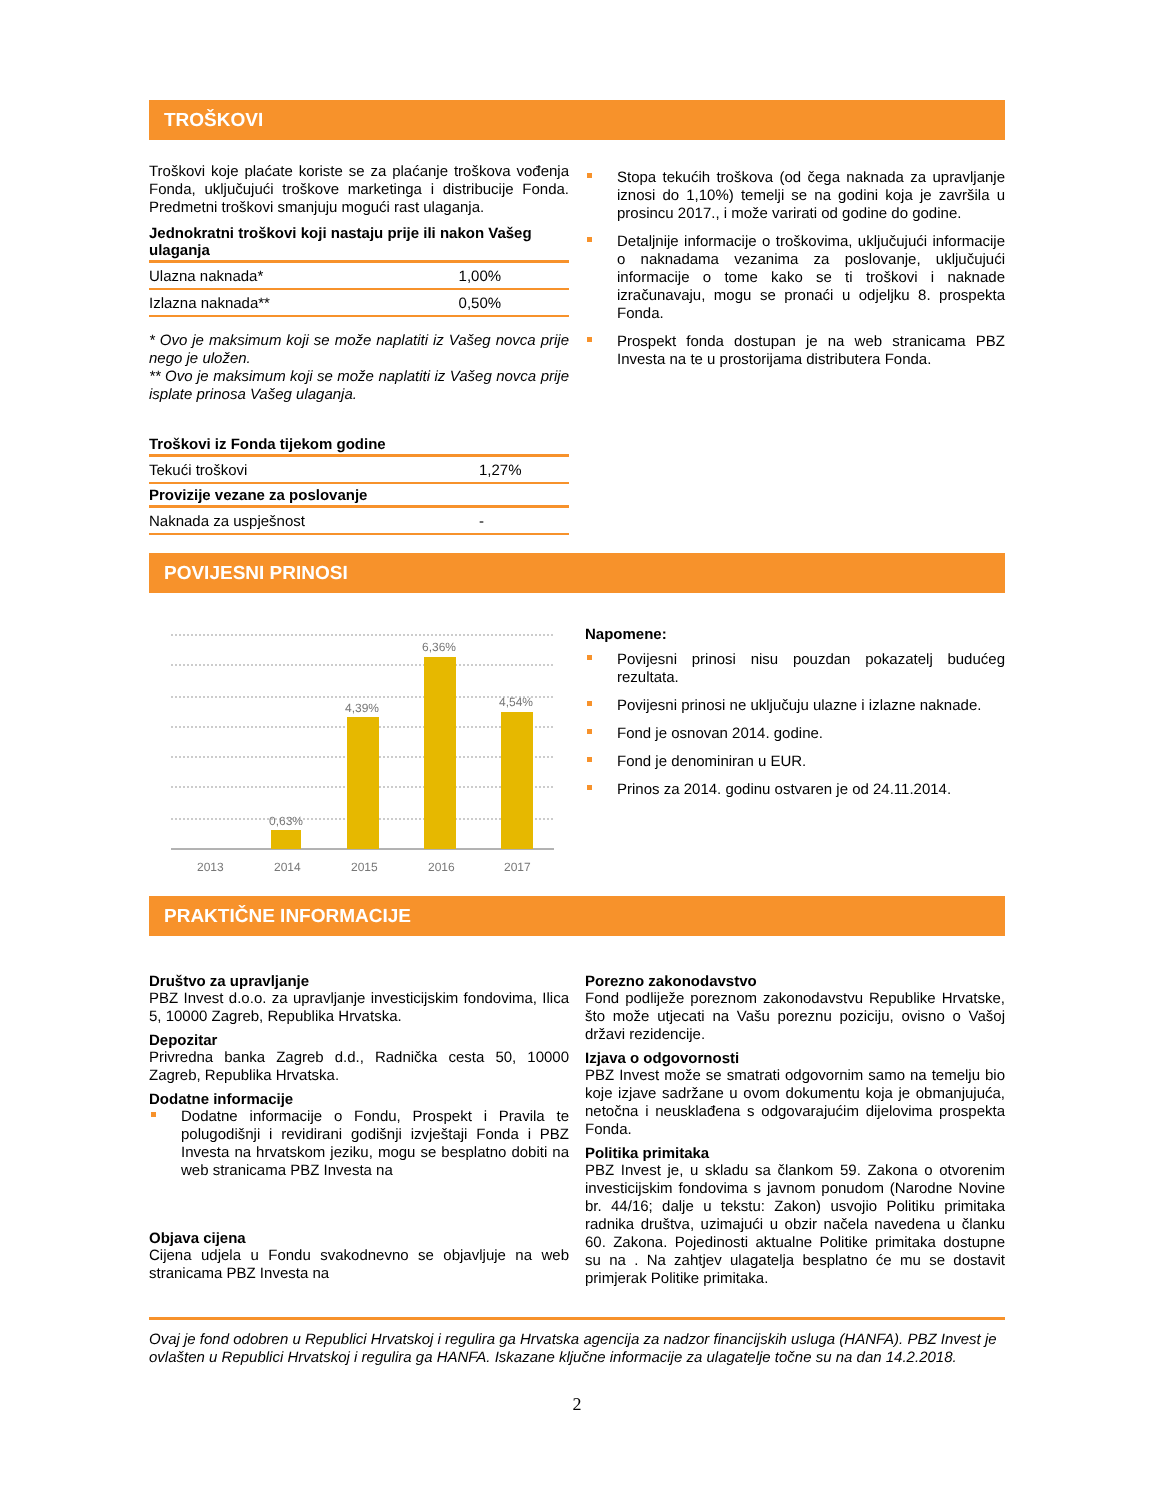TROŠKOVI
Troškovi koje plaćate koriste se za plaćanje troškova vođenja Fonda, uključujući troškove marketinga i distribucije Fonda. Predmetni troškovi smanjuju mogući rast ulaganja.
| Jednokratni troškovi koji nastaju prije ili nakon Vašeg ulaganja | |
| --- | --- |
| Ulazna naknada* | 1,00% |
| Izlazna naknada** | 0,50% |
* Ovo je maksimum koji se može naplatiti iz Vašeg novca prije nego je uložen.
** Ovo je maksimum koji se može naplatiti iz Vašeg novca prije isplate prinosa Vašeg ulaganja.
| Troškovi iz Fonda tijekom godine | |
| --- | --- |
| Tekući troškovi | 1,27% |
| Provizije vezane za poslovanje | |
| Naknada za uspješnost | - |
Stopa tekućih troškova (od čega naknada za upravljanje iznosi do 1,10%) temelji se na godini koja je završila u prosincu 2017., i može varirati od godine do godine.
Detaljnije informacije o troškovima, uključujući informacije o naknadama vezanima za poslovanje, uključujući informacije o tome kako se ti troškovi i naknade izračunavaju, mogu se pronaći u odjeljku 8. prospekta Fonda.
Prospekt fonda dostupan je na web stranicama PBZ Investa na te u prostorijama distributera Fonda.
POVIJESNI PRINOSI
0,63%
4,39%
6,36%
4,54%
2013
2014
2015
2016
2017
Napomene:
Povijesni prinosi nisu pouzdan pokazatelj budućeg rezultata.
Povijesni prinosi ne uključuju ulazne i izlazne naknade.
Fond je osnovan 2014. godine.
Fond je denominiran u EUR.
Prinos za 2014. godinu ostvaren je od 24.11.2014.
PRAKTIČNE INFORMACIJE
Društvo za upravljanje
PBZ Invest d.o.o. za upravljanje investicijskim fondovima, Ilica 5, 10000 Zagreb, Republika Hrvatska.
Depozitar
Privredna banka Zagreb d.d., Radnička cesta 50, 10000 Zagreb, Republika Hrvatska.
Dodatne informacije
Dodatne informacije o Fondu, Prospekt i Pravila te polugodišnji i revidirani godišnji izvještaji Fonda i PBZ Investa na hrvatskom jeziku, mogu se besplatno dobiti na web stranicama PBZ Investa na
Objava cijena
Cijena udjela u Fondu svakodnevno se objavljuje na web stranicama PBZ Investa na
Porezno zakonodavstvo
Fond podliježe poreznom zakonodavstvu Republike Hrvatske, što može utjecati na Vašu poreznu poziciju, ovisno o Vašoj državi rezidencije.
Izjava o odgovornosti
PBZ Invest može se smatrati odgovornim samo na temelju bio koje izjave sadržane u ovom dokumentu koja je obmanjujuća, netočna i neusklađena s odgovarajućim dijelovima prospekta Fonda.
Politika primitaka
PBZ Invest je, u skladu sa člankom 59. Zakona o otvorenim investicijskim fondovima s javnom ponudom (Narodne Novine br. 44/16; dalje u tekstu: Zakon) usvojio Politiku primitaka radnika društva, uzimajući u obzir načela navedena u članku 60. Zakona. Pojedinosti aktualne Politike primitaka dostupne su na . Na zahtjev ulagatelja besplatno će mu se dostavit primjerak Politike primitaka.
Ovaj je fond odobren u Republici Hrvatskoj i regulira ga Hrvatska agencija za nadzor financijskih usluga (HANFA). PBZ Invest je ovlašten u Republici Hrvatskoj i regulira ga HANFA. Iskazane ključne informacije za ulagatelje točne su na dan 14.2.2018.
2